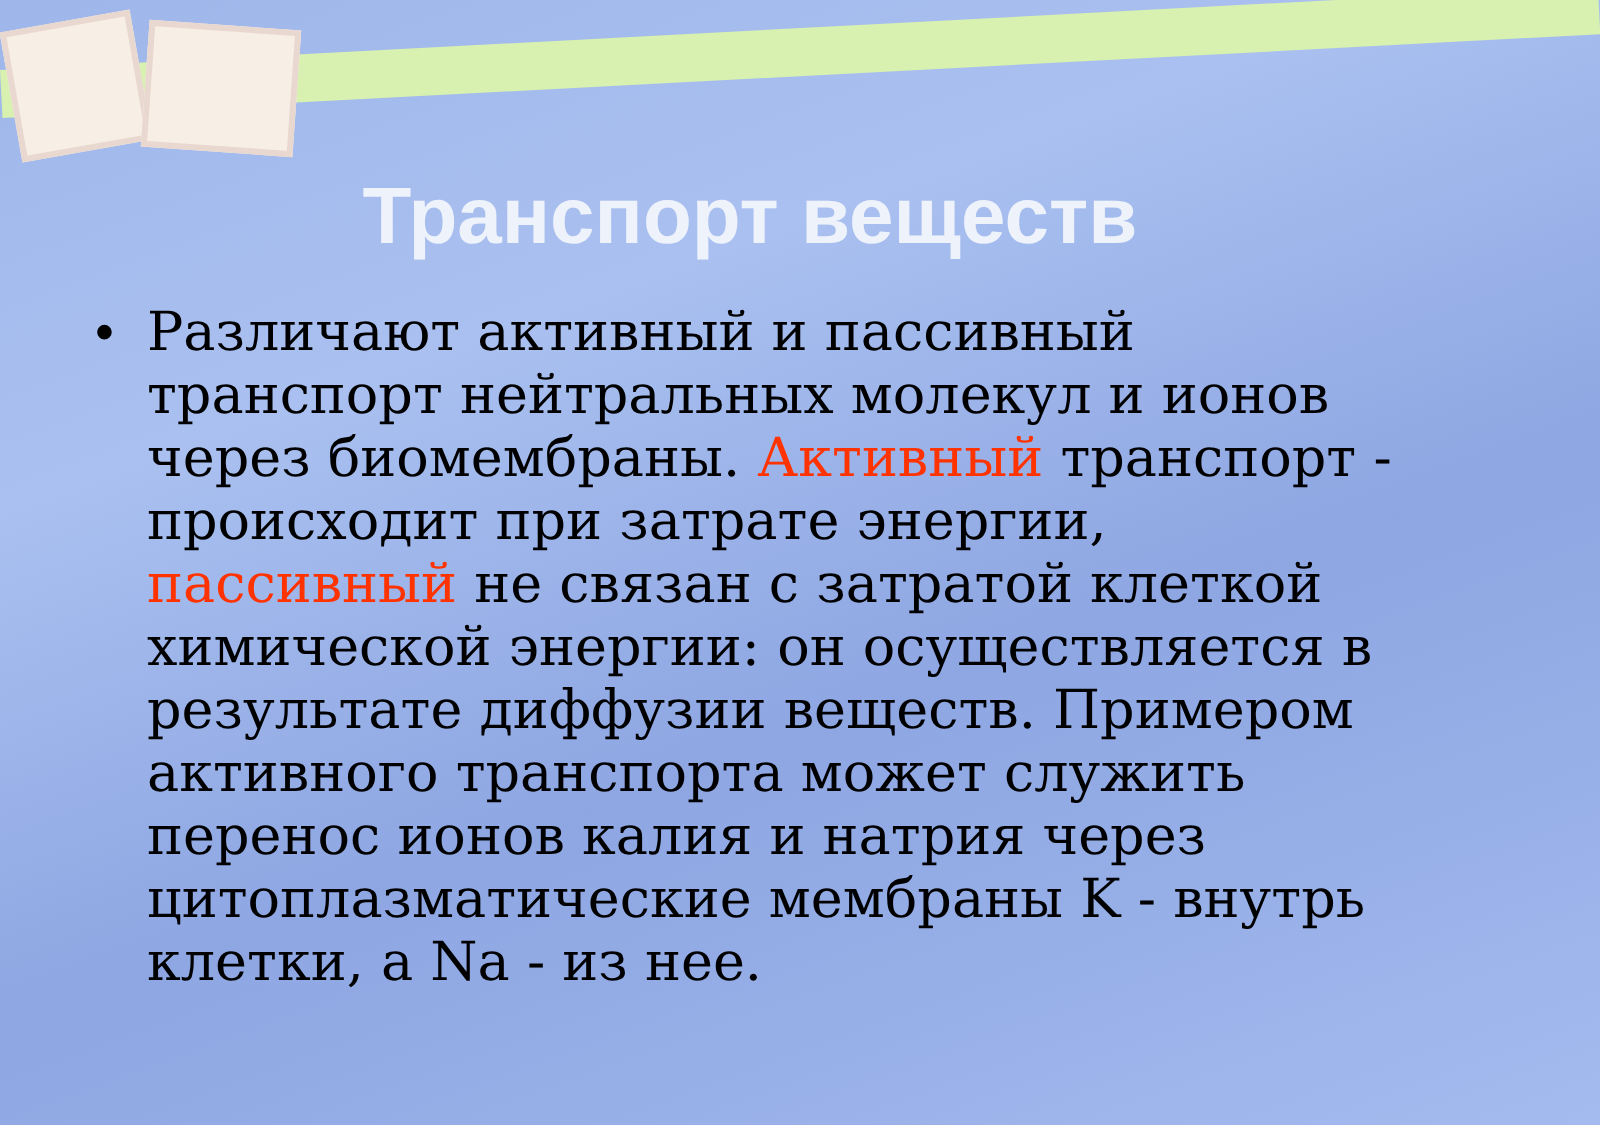Транспорт веществ
• Различают активный и пассивный транспорт нейтральных молекул и ионов через биомембраны. Активный транспорт - происходит при затрате энергии, пассивный не связан с затратой клеткой химической энергии: он осуществляется в результате диффузии веществ. Примером активного транспорта может служить перенос ионов калия и натрия через цитоплазматические мембраны K - внутрь клетки, а Na - из нее.